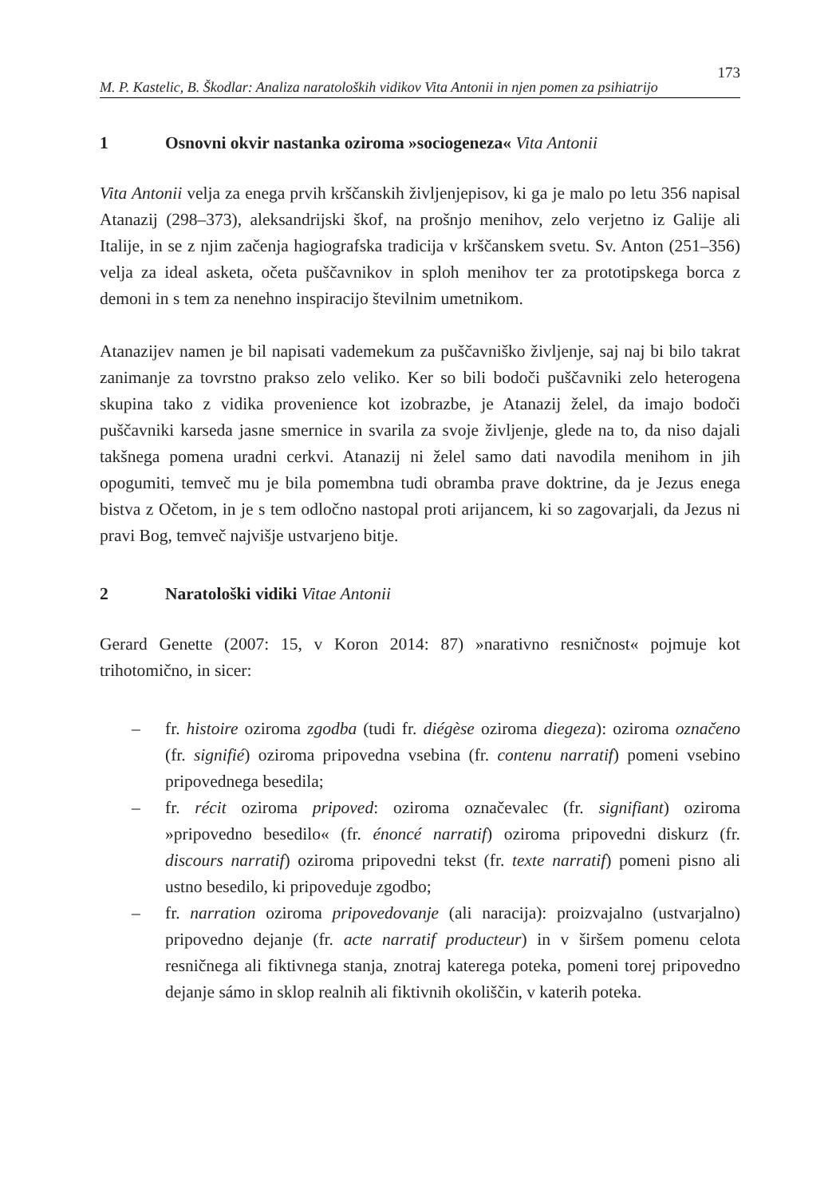M. P. Kastelic, B. Škodlar: Analiza naratoloških vidikov Vita Antonii in njen pomen za psihiatrijo 173
1 Osnovni okvir nastanka oziroma »sociogeneza« Vita Antonii
Vita Antonii velja za enega prvih krščanskih življenjepisov, ki ga je malo po letu 356 napisal Atanazij (298–373), aleksandrijski škof, na prošnjo menihov, zelo verjetno iz Galije ali Italije, in se z njim začenja hagiografska tradicija v krščanskem svetu. Sv. Anton (251–356) velja za ideal asketa, očeta puščavnikov in sploh menihov ter za prototipskega borca z demoni in s tem za nenehno inspiracijo številnim umetnikom.
Atanazijev namen je bil napisati vademekum za puščavniško življenje, saj naj bi bilo takrat zanimanje za tovrstno prakso zelo veliko. Ker so bili bodoči puščavniki zelo heterogena skupina tako z vidika provenience kot izobrazbe, je Atanazij želel, da imajo bodoči puščavniki karseda jasne smernice in svarila za svoje življenje, glede na to, da niso dajali takšnega pomena uradni cerkvi. Atanazij ni želel samo dati navodila menihom in jih opogumiti, temveč mu je bila pomembna tudi obramba prave doktrine, da je Jezus enega bistva z Očetom, in je s tem odločno nastopal proti arijancem, ki so zagovarjali, da Jezus ni pravi Bog, temveč najvišje ustvarjeno bitje.
2 Naratološki vidiki Vitae Antonii
Gerard Genette (2007: 15, v Koron 2014: 87) »narativno resničnost« pojmuje kot trihotomično, in sicer:
– fr. histoire oziroma zgodba (tudi fr. diégèse oziroma diegeza): oziroma označeno (fr. signifié) oziroma pripovedna vsebina (fr. contenu narratif) pomeni vsebino pripovednega besedila;
– fr. récit oziroma pripoved: oziroma označevalec (fr. signifiant) oziroma »pripovedno besedilo« (fr. énoncé narratif) oziroma pripovedni diskurz (fr. discours narratif) oziroma pripovedni tekst (fr. texte narratif) pomeni pisno ali ustno besedilo, ki pripoveduje zgodbo;
– fr. narration oziroma pripovedovanje (ali naracija): proizvajalno (ustvarjalno) pripovedno dejanje (fr. acte narratif producteur) in v širšem pomenu celota resničnega ali fiktivnega stanja, znotraj katerega poteka, pomeni torej pripovedno dejanje sámo in sklop realnih ali fiktivnih okoliščin, v katerih poteka.